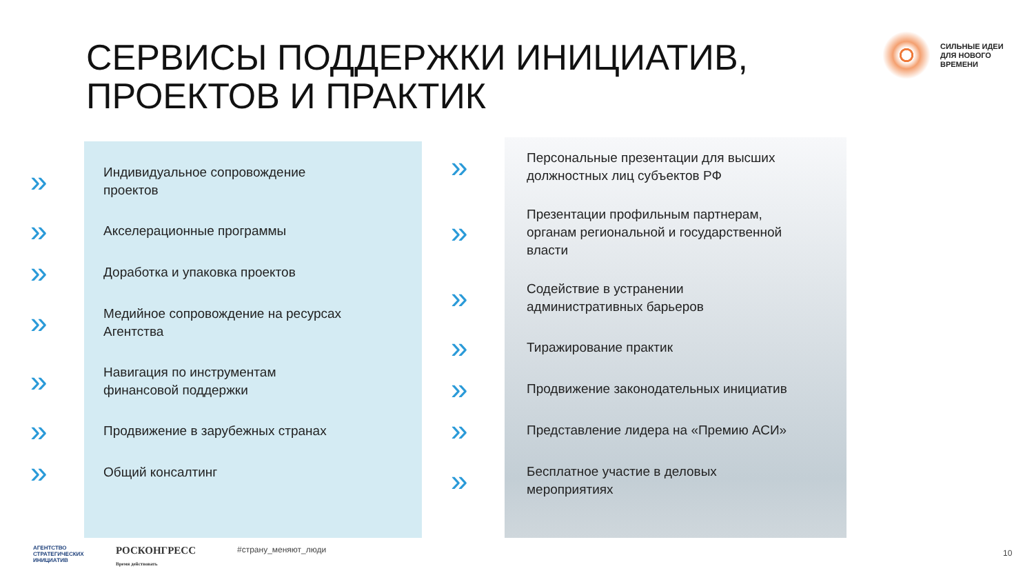СЕРВИСЫ ПОДДЕРЖКИ ИНИЦИАТИВ,
ПРОЕКТОВ И ПРАКТИК
СИЛЬНЫЕ ИДЕИ
ДЛЯ НОВОГО
ВРЕМЕНИ
» Индивидуальное сопровождение
проектов
» Акселерационные программы
» Доработка и упаковка проектов
» Медийное сопровождение на ресурсах
Агентства
» Навигация по инструментам
финансовой поддержки
» Продвижение в зарубежных странах
» Общий консалтинг
» Персональные презентации для высших
должностных лиц субъектов РФ
» Презентации профильным партнерам,
органам региональной и государственной
власти
» Содействие в устранении
административных барьеров
» Тиражирование практик
» Продвижение законодательных инициатив
» Представление лидера на «Премию АСИ»
» Бесплатное участие в деловых
мероприятиях
АГЕНТСТВО
СТРАТЕГИЧЕСКИХ
ИНИЦИАТИВ
РОСКОНГРЕСС
Время действовать
#страну_меняют_люди 10